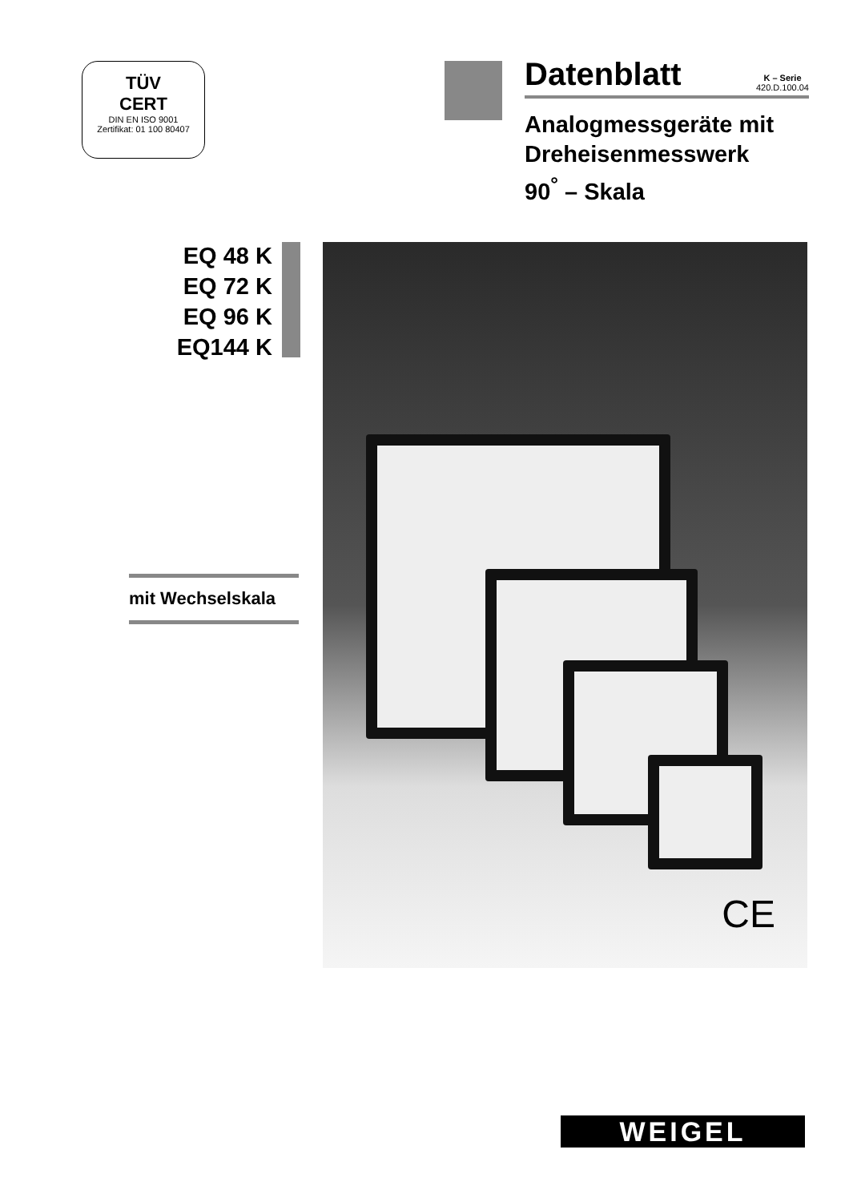TÜV
CERT
DIN EN ISO 9001
Zertifikat: 01 100 80407
Datenblatt K – Serie
420.D.100.04
Analogmessgeräte mit
Dreheisenmesswerk
90<sup>°</sup> – Skala
EQ 48 K
EQ 72 K
EQ 96 K
EQ144 K
mit Wechselskala
CE
WEIGEL